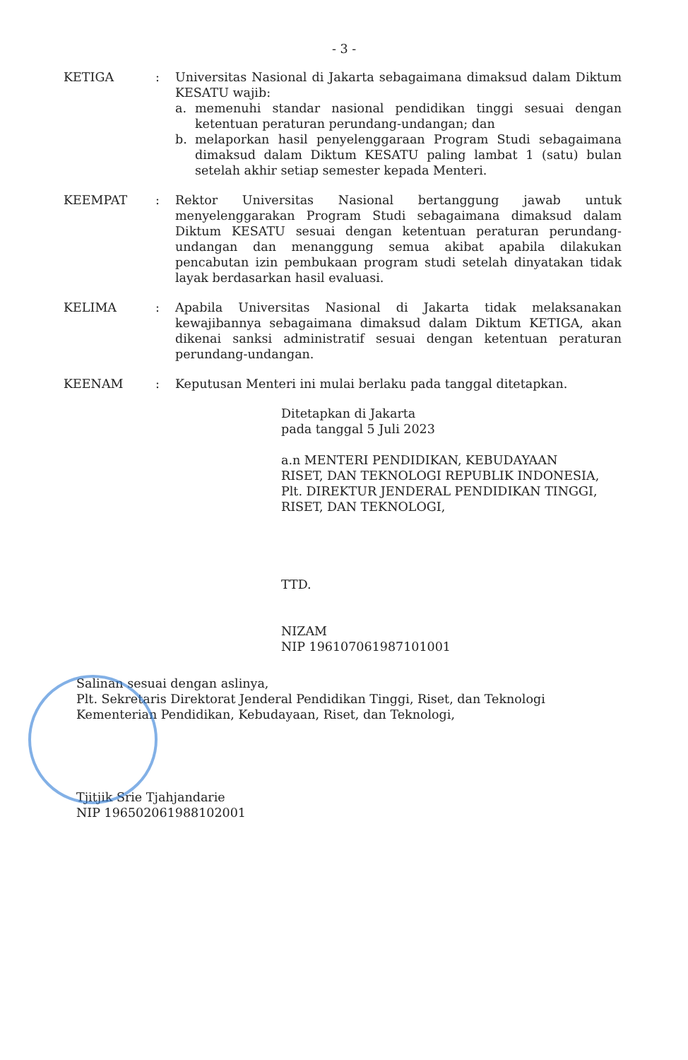- 3 -
KETIGA : Universitas Nasional di Jakarta sebagaimana dimaksud dalam Diktum KESATU wajib:
a. memenuhi standar nasional pendidikan tinggi sesuai dengan ketentuan peraturan perundang-undangan; dan
b. melaporkan hasil penyelenggaraan Program Studi sebagaimana dimaksud dalam Diktum KESATU paling lambat 1 (satu) bulan setelah akhir setiap semester kepada Menteri.
KEEMPAT : Rektor Universitas Nasional bertanggung jawab untuk menyelenggarakan Program Studi sebagaimana dimaksud dalam Diktum KESATU sesuai dengan ketentuan peraturan perundang-undangan dan menanggung semua akibat apabila dilakukan pencabutan izin pembukaan program studi setelah dinyatakan tidak layak berdasarkan hasil evaluasi.
KELIMA : Apabila Universitas Nasional di Jakarta tidak melaksanakan kewajibannya sebagaimana dimaksud dalam Diktum KETIGA, akan dikenai sanksi administratif sesuai dengan ketentuan peraturan perundang-undangan.
KEENAM : Keputusan Menteri ini mulai berlaku pada tanggal ditetapkan.
Ditetapkan di Jakarta
pada tanggal 5 Juli 2023
a.n MENTERI PENDIDIKAN, KEBUDAYAAN
RISET, DAN TEKNOLOGI REPUBLIK INDONESIA,
Plt. DIREKTUR JENDERAL PENDIDIKAN TINGGI,
RISET, DAN TEKNOLOGI,
TTD.
NIZAM
NIP 196107061987101001
Salinan sesuai dengan aslinya,
Plt. Sekretaris Direktorat Jenderal Pendidikan Tinggi, Riset, dan Teknologi
Kementerian Pendidikan, Kebudayaan, Riset, dan Teknologi,
Tjitjik Srie Tjahjandarie
NIP 196502061988102001